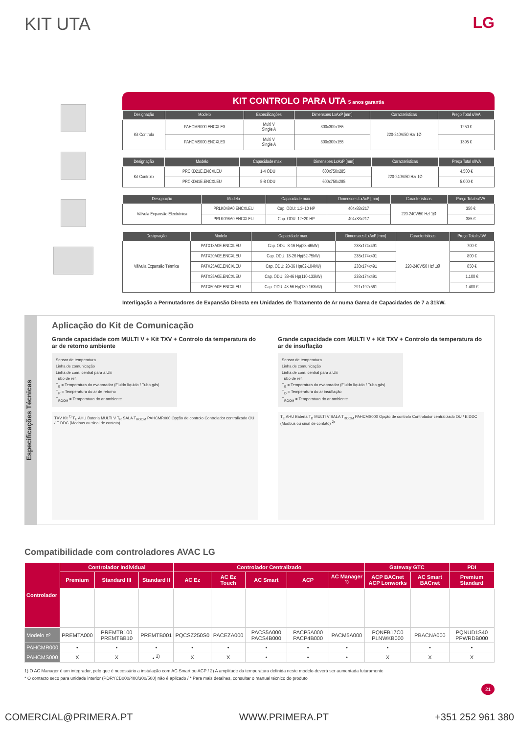KIT UTA LG
KIT CONTROLO PARA UTA 5 anos garantia
| Designação | Modelo | Especificações | Dimensoes LxAxP [mm] | Características | Preço Total s/IVA |
| --- | --- | --- | --- | --- | --- |
| Kit Controlo | PAHCMR000.ENCXLE3 | Multi V Single A | 300x300x155 | 220-240V/50 Hz/ 1Ø | 1250 € |
| | PAHCMS000.ENCXLE3 | Multi V Single A | 300x300x155 | | 1395 € |
| Designação | Modelo | Capacidade max. | Dimensoes LxAxP [mm] | Características | Preço Total s/IVA |
| --- | --- | --- | --- | --- | --- |
| Kit Controlo | PRCKD21E.ENCXLEU | 1-4 ODU | 600x750x285 | 220-240V/50 Hz/ 1Ø | 4.500 € |
| | PRCKD41E.ENCXLEU | 5-8 ODU | 600x750x285 | | 5.000 € |
| Designação | Modelo | Capacidade max. | Dimensoes LxAxP [mm] | Características | Preço Total s/IVA |
| --- | --- | --- | --- | --- | --- |
| Válvula Expansão Electrónica | PRLK048A0.ENCXLEU | Cap. ODU: 1.3~10 HP | 404x83x217 | 220-240V/50 Hz/ 1Ø | 350 € |
| | PRLK096A0.ENCXLEU | Cap. ODU: 12~20 HP | 404x83x217 | | 385 € |
| Designação | Modelo | Capacidade max. | Dimensoes LxAxP [mm] | Características | Preço Total s/IVA |
| --- | --- | --- | --- | --- | --- |
| Válvula Expansão Térmica | PATX13A0E.ENCXLEU | Cap. ODU: 8-16 Hp(23-46kW) | 238x174x491 | 220-240V/50 Hz/ 1Ø | 700 € |
| | PATX20A0E.ENCXLEU | Cap. ODU: 18-26 Hp(52-75kW) | 238x174x491 | | 800 € |
| | PATX25A0E.ENCXLEU | Cap. ODU: 28-36 Hp(82-104kW) | 238x174x491 | | 850 € |
| | PATX35A0E.ENCXLEU | Cap. ODU: 38-46 Hp(110-133kW) | 238x174x491 | | 1.100 € |
| | PATX50A0E.ENCXLEU | Cap. ODU: 48-56 Hp(139-163kW) | 291x192x561 | | 1.400 € |
Interligação a Permutadores de Expansão Directa em Unidades de Tratamento de Ar numa Gama de Capacidades de 7 a 31kW.
Especificações Técnicas
Aplicação do Kit de Comunicação
Grande capacidade com MULTI V + Kit TXV + Controlo da temperatura do ar de retorno ambiente
Sensor de temperatura
Linha de comunicação
Linha de com. central para a UE
Tubo de ref.
T<sub>E</sub> = Temperatura do evaporador (Fluido líquido / Tubo gás)
T<sub>R</sub> = Temperatura do ar de retorno
T<sub>ROOM</sub> = Temperatura do ar ambiente
TXV Kit <sup>1)</sup> T<sub>E</sub> AHU Bateria MULTI V T<sub>R</sub> SALA T<sub>ROOM</sub> PAHCMR000 Opção de controlo Controlador centralizado OU / E DDC (Modbus ou sinal de contato)
Grande capacidade com MULTI V + Kit TXV + Controlo da temperatura do ar de insuflação
Sensor de temperatura
Linha de comunicação
Linha de com. central para a UE
Tubo de ref.
T<sub>E</sub> = Temperatura do evaporador (Fluido líquido / Tubo gás)
T<sub>D</sub> = Temperatura do ar insuflação
T<sub>ROOM</sub> = Temperatura do ar ambiente
T<sub>E</sub> AHU Bateria T<sub>D</sub> MULTI V SALA T<sub>ROOM</sub> PAHCMS000 Opção de controlo Controlador centralizado OU / E DDC (Modbus ou sinal de contato) <sup>2)</sup>
Compatibilidade com controladores AVAC LG
| Controlador | Controlador Individual | | | Controlador Centralizado | | | | | Gateway GTC | | PDI |
| --- | --- | --- | --- | --- | --- | --- | --- | --- | --- | --- | --- |
| | Premium | Standard III | Standard II | AC Ez | AC Ez Touch | AC Smart | ACP | AC Manager <sup>1)</sup> | ACP BACnet ACP Lonworks | AC Smart BACnet | Premium Standard |
| Modelo nº | PREMTA000 | PREMTB100 PREMTBB10 | PREMTB001 | PQCSZ250S0 | PACEZA000 | PACS5A000 PACS4B000 | PACP5A000 PACP4B000 | PACM5A000 | PQNFB17C0 PLNWKB000 | PBACNA000 | PQNUD1S40 PPWRDB000 |
| PAHCMR000 | • | • | • | • | • | • | • | • | • | • | • |
| PAHCMS000 | X | X | • <sup>2)</sup> | X | X | • | • | • | X | X | X |
1) O AC Manager é um integrador, pelo que é necessário a instalação com AC Smart ou ACP / 2) A amplitude da temperatura definida neste modelo deverá ser aumentada futuramente
* O contacto seco para unidade interior (PDRYCB000/400/300/500) não é aplicado / * Para mais detalhes, consultar o manual técnico do produto
21
COMERCIAL@PRIMERA.PT WWW.PRIMERA.PT +351 252 961 380